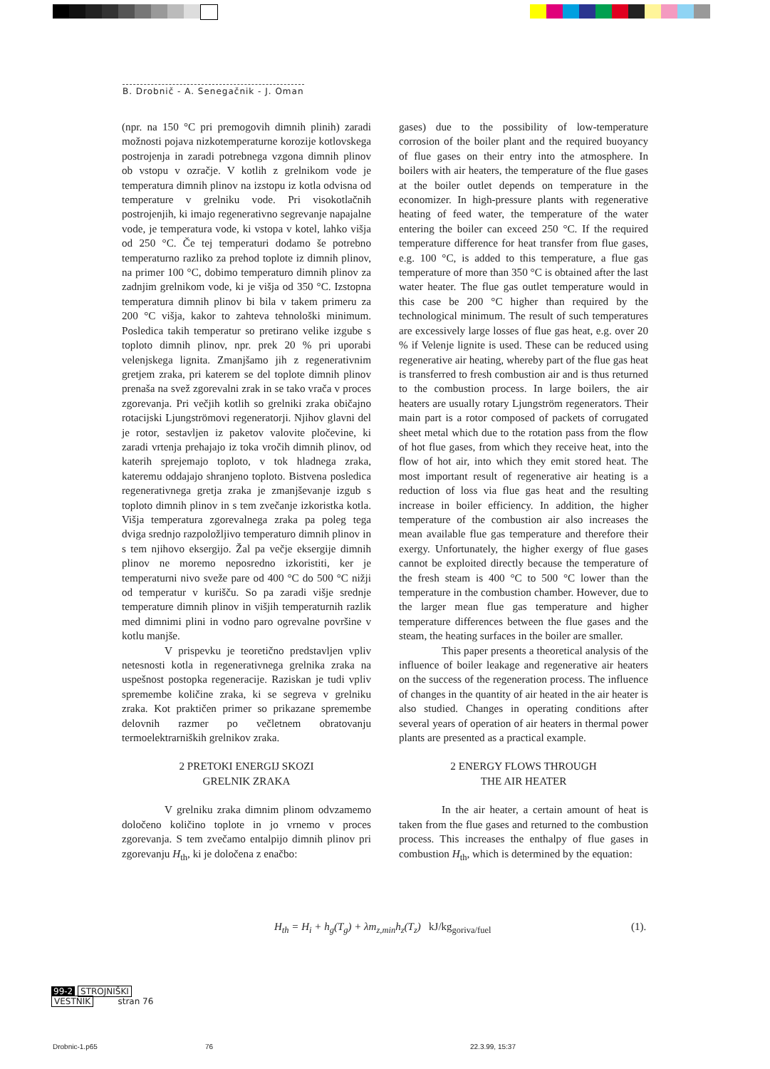B. Drobnič - A. Senegačnik - J. Oman
(npr. na 150 °C pri premogovih dimnih plinih) zaradi možnosti pojava nizkotemperaturne korozije kotlovskega postrojenja in zaradi potrebnega vzgona dimnih plinov ob vstopu v ozračje. V kotlih z grelnikom vode je temperatura dimnih plinov na izstopu iz kotla odvisna od temperature v grelniku vode. Pri visokotlačnih postrojenjih, ki imajo regenerativno segrevanje napajalne vode, je temperatura vode, ki vstopa v kotel, lahko višja od 250 °C. Če tej temperaturi dodamo še potrebno temperaturno razliko za prehod toplote iz dimnih plinov, na primer 100 °C, dobimo temperaturo dimnih plinov za zadnjim grelnikom vode, ki je višja od 350 °C. Izstopna temperatura dimnih plinov bi bila v takem primeru za 200 °C višja, kakor to zahteva tehnološki minimum. Posledica takih temperatur so pretirano velike izgube s toploto dimnih plinov, npr. prek 20 % pri uporabi velenjskega lignita. Zmanjšamo jih z regenerativnim gretjem zraka, pri katerem se del toplote dimnih plinov prenaša na svež zgorevalni zrak in se tako vrača v proces zgorevanja. Pri večjih kotlih so grelniki zraka običajno rotacijski Ljungströmovi regeneratorji. Njihov glavni del je rotor, sestavljen iz paketov valovite pločevine, ki zaradi vrtenja prehajajo iz toka vročih dimnih plinov, od katerih sprejemajo toploto, v tok hladnega zraka, kateremu oddajajo shranjeno toploto. Bistvena posledica regenerativnega gretja zraka je zmanjševanje izgub s toploto dimnih plinov in s tem zvečanje izkoristka kotla. Višja temperatura zgorevalnega zraka pa poleg tega dviga srednjo razpoložljivo temperaturo dimnih plinov in s tem njihovo eksergijo. Žal pa večje eksergije dimnih plinov ne moremo neposredno izkoristiti, ker je temperaturni nivo sveže pare od 400 °C do 500 °C nižji od temperatur v kurišču. So pa zaradi višje srednje temperature dimnih plinov in višjih temperaturnih razlik med dimnimi plini in vodno paro ogrevalne površine v kotlu manjše.
V prispevku je teoretično predstavljen vpliv netesnosti kotla in regenerativnega grelnika zraka na uspešnost postopka regeneracije. Raziskan je tudi vpliv spremembe količine zraka, ki se segreva v grelniku zraka. Kot praktičen primer so prikazane spremembe delovnih razmer po večletnem obratovanju termoelektrarniških grelnikov zraka.
2 PRETOKI ENERGIJ SKOZI
GRELNIK ZRAKA
V grelniku zraka dimnim plinom odvzamemo določeno količino toplote in jo vrnemo v proces zgorevanja. S tem zvečamo entalpijo dimnih plinov pri zgorevanju H<sub>th</sub>, ki je določena z enačbo:
gases) due to the possibility of low-temperature corrosion of the boiler plant and the required buoyancy of flue gases on their entry into the atmosphere. In boilers with air heaters, the temperature of the flue gases at the boiler outlet depends on temperature in the economizer. In high-pressure plants with regenerative heating of feed water, the temperature of the water entering the boiler can exceed 250 °C. If the required temperature difference for heat transfer from flue gases, e.g. 100 °C, is added to this temperature, a flue gas temperature of more than 350 °C is obtained after the last water heater. The flue gas outlet temperature would in this case be 200 °C higher than required by the technological minimum. The result of such temperatures are excessively large losses of flue gas heat, e.g. over 20 % if Velenje lignite is used. These can be reduced using regenerative air heating, whereby part of the flue gas heat is transferred to fresh combustion air and is thus returned to the combustion process. In large boilers, the air heaters are usually rotary Ljungström regenerators. Their main part is a rotor composed of packets of corrugated sheet metal which due to the rotation pass from the flow of hot flue gases, from which they receive heat, into the flow of hot air, into which they emit stored heat. The most important result of regenerative air heating is a reduction of loss via flue gas heat and the resulting increase in boiler efficiency. In addition, the higher temperature of the combustion air also increases the mean available flue gas temperature and therefore their exergy. Unfortunately, the higher exergy of flue gases cannot be exploited directly because the temperature of the fresh steam is 400 °C to 500 °C lower than the temperature in the combustion chamber. However, due to the larger mean flue gas temperature and higher temperature differences between the flue gases and the steam, the heating surfaces in the boiler are smaller.
This paper presents a theoretical analysis of the influence of boiler leakage and regenerative air heaters on the success of the regeneration process. The influence of changes in the quantity of air heated in the air heater is also studied. Changes in operating conditions after several years of operation of air heaters in thermal power plants are presented as a practical example.
2 ENERGY FLOWS THROUGH
THE AIR HEATER
In the air heater, a certain amount of heat is taken from the flue gases and returned to the combustion process. This increases the enthalpy of flue gases in combustion H<sub>th</sub>, which is determined by the equation:
H<sub>th</sub> = H<sub>i</sub> + h<sub>g</sub>(T<sub>g</sub>) + λm<sub>z,min</sub>h<sub>z</sub>(T<sub>z</sub>) kJ/kg<sub>goriva/fuel</sub>
(1).
99-2 STROJNIŠKI
VESTNIK stran 76
Drobnic-1.p65 76 22.3.99, 15:37